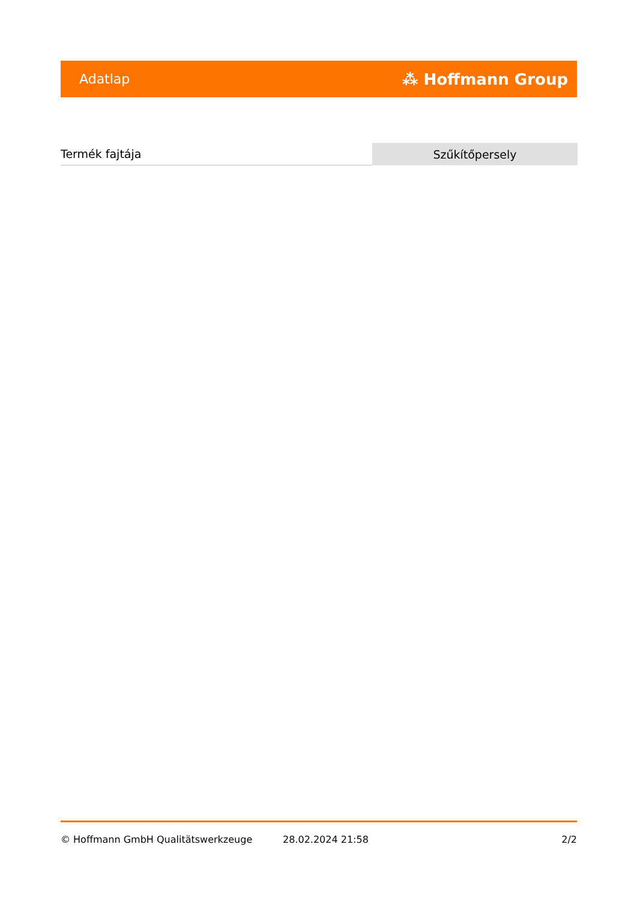Adatlap ⁂ Hoffmann Group
| Termék fajtája | Szűkítőpersely |
© Hoffmann GmbH Qualitätswerkzeuge 28.02.2024 21:58 2/2